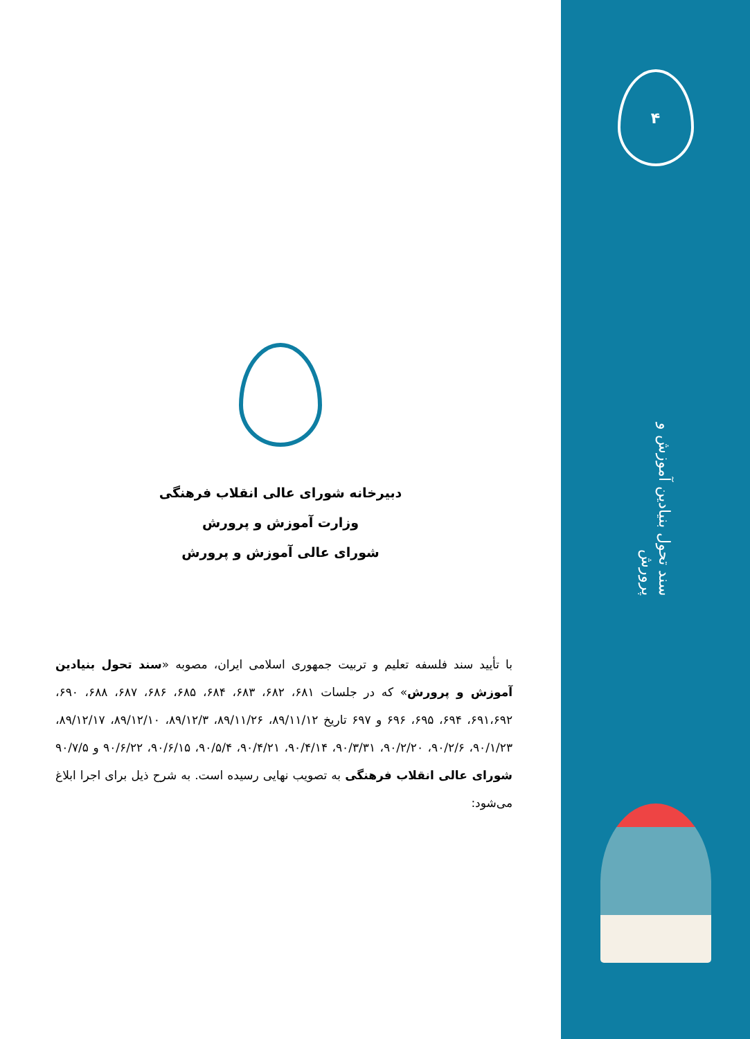دبیرخانه شورای عالی انقلاب فرهنگی
وزارت آموزش و پرورش
شورای عالی آموزش و پرورش
با تأیید سند فلسفه تعلیم و تربیت جمهوری اسلامی ایران، مصوبه «سند تحول بنیادین آموزش و پرورش» که در جلسات ۶۸۱، ۶۸۲، ۶۸۳، ۶۸۴، ۶۸۵، ۶۸۶، ۶۸۷، ۶۸۸، ۶۹۰، ۶۹۱،۶۹۲، ۶۹۴، ۶۹۵، ۶۹۶ و ۶۹۷ تاریخ ۸۹/۱۱/۱۲، ۸۹/۱۱/۲۶، ۸۹/۱۲/۳، ۸۹/۱۲/۱۰، ۸۹/۱۲/۱۷، ۹۰/۱/۲۳، ۹۰/۲/۶، ۹۰/۲/۲۰، ۹۰/۳/۳۱، ۹۰/۴/۱۴، ۹۰/۴/۲۱، ۹۰/۵/۴، ۹۰/۶/۱۵، ۹۰/۶/۲۲ و ۹۰/۷/۵ شورای عالی انقلاب فرهنگی به تصویب نهایی رسیده است. به شرح ذیل برای اجرا ابلاغ می‌شود:
۴
سند تحول بنیادین آموزش و پرورش